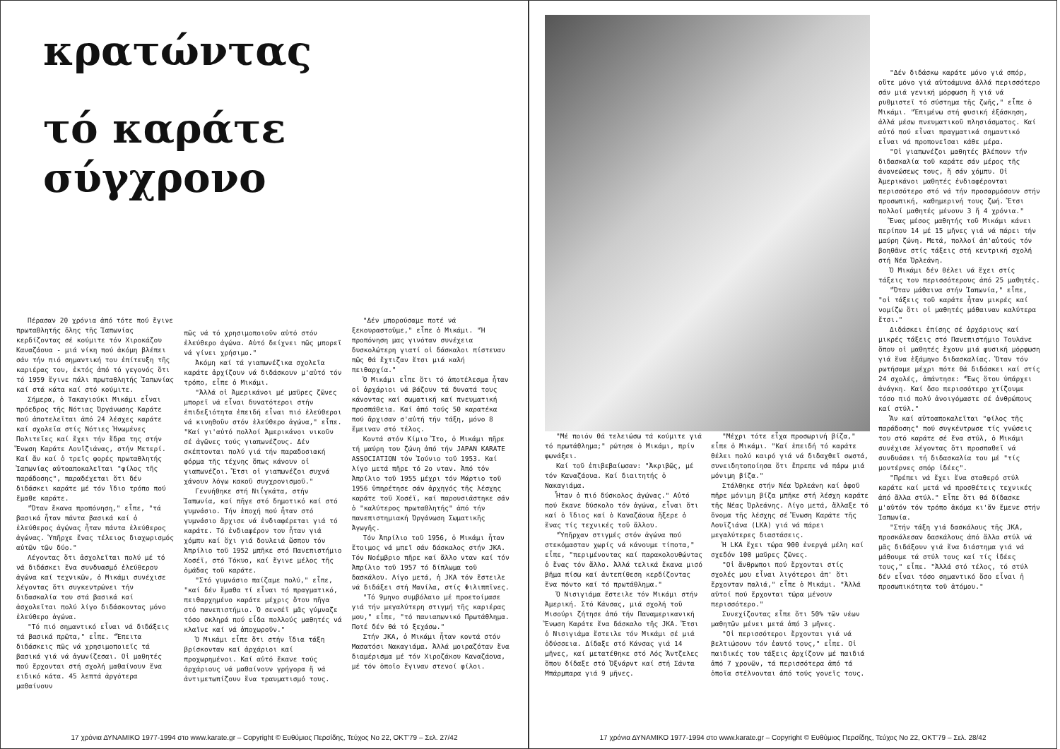κρατώντας
τό καράτε σύγχρονο
Πέρασαν 20 χρόνια ἀπό τότε πού ἔγινε πρωταθλητής ὅλης τῆς Ἰαπωνίας κερδίζοντας σέ κούμιτε τόν Χιροκάζου Καναζάουα - μιά νίκη πού ἀκόμη βλέπει σάν τήν πιό σημαντική του ἐπίτευξη τῆς καριέρας του, ἐκτός ἀπό τό γεγονός ὅτι τό 1959 ἔγινε πάλι πρωταθλητής Ἰαπωνίας καί στά κάτα καί στό κούμιτε.
Σήμερα, ὁ Τακαγιούκι Μικάμι εἶναι πρόεδρος τῆς Νότιας Ὀργάνωσης Καράτε πού ἀποτελεῖται ἀπό 24 λέσχες καράτε καί σχολεῖα στίς Νότιες Ἡνωμένες Πολιτεῖες καί ἔχει τήν ἕδρα της στήν Ἕνωση Καράτε Λουϊζιάνας, στήν Μετερί. Καί ἄν καί ὁ τρεῖς φορές πρωταθλητής Ἰαπωνίας αὐτοαποκαλεῖται "φίλος τῆς παράδοσης", παραδέχεται ὅτι δέν διδάσκει καράτε μέ τόν ἴδιο τρόπο πού ἔμαθε καράτε.
"Ὅταν ἔκανα προπόνηση," εἶπε, "τά βασικά ἦταν πάντα βασικά καί ὁ ἐλεύθερος ἀγώνας ἦταν πάντα ἐλεύθερος ἀγώνας. Ὑπῆρχε ἕνας τέλειος διαχωρισμός αὐτῶν τῶν δύο."
Λέγοντας ὅτι ἀσχολεῖται πολύ μέ τό νά διδάσκει ἕνα συνδυασμό ἐλεύθερου ἀγώνα καί τεχνικῶν, ὁ Μικάμι συνέχισε λέγοντας ὅτι συγκεντρώνει τήν διδασκαλία του στά βασικά καί ἀσχολεῖται πολύ λίγο διδάσκοντας μόνο ἐλεύθερο ἀγώνα.
"Τό πιό σημαντικό εἶναι νά διδάξεις τά βασικά πρῶτα," εἶπε. "Ἔπειτα διδάσκεις πῶς νά χρησιμοποιεῖς τά βασικά γιά νά ἀγωνίζεσαι. Οἱ μαθητές πού ἔρχονται στή σχολή μαθαίνουν ἕνα ειδικό κάτα. 45 λεπτά ἀργότερα μαθαίνουν
πῶς νά τό χρησιμοποιοῦν αὐτό στόν ἐλεύθερο ἀγώνα. Αὐτό δείχνει πῶς μπορεῖ νά γίνει χρήσιμο."
Ἀκόμη καί τά γιαπωνέζικα σχολεῖα καράτε ἀρχίζουν νά διδάσκουν μ'αὐτό τόν τρόπο, εἶπε ὁ Μικάμι.
"Ἀλλά οἱ Ἀμερικάνοι μέ μαῦρες ζῶνες μπορεῖ νά εἶναι δυνατότεροι στήν ἐπιδεξιότητα ἐπειδή εἶναι πιό ἐλεύθεροι νά κινηθοῦν στόν ἐλεύθερο ἀγώνα," εἶπε. "Καί γι'αὐτό πολλοί Ἀμερικάνοι νικοῦν σέ ἀγῶνες τούς γιαπωνέζους. Δέν σκέπτονται πολύ γιά τήν παραδοσιακή φόρμα τῆς τέχνης ὅπως κάνουν οἱ γιαπωνέζοι. Ἔτσι οἱ γιαπωνέζοι συχνά χάνουν λόγω κακοῦ συγχρονισμοῦ."
Γεννήθηκε στή Νιΐγκάτα, στήν Ἰαπωνία, καί πῆγε στό δημοτικό καί στό γυμνάσιο. Τήν ἐποχή πού ἦταν στό γυμνάσιο ἄρχισε νά ἐνδιαφέρεται γιά τό καράτε. Τό ἐνδιαφέρον του ἦταν γιά χόμπυ καί ὄχι γιά δουλειά ὥσπου τόν Ἀπρίλιο τοῦ 1952 μπῆκε στό Πανεπιστήμιο Χοσέϊ, στό Τόκυο, καί ἔγινε μέλος τῆς ὁμάδας τοῦ καράτε.
"Στό γυμνάσιο παίζαμε πολύ," εἶπε, "καί δέν ἔμαθα τί εἶναι τό πραγματικό, πειθαρχημένο καράτε μέχρις ὅτου πῆγα στό πανεπιστήμιο. Ὁ σενσέϊ μᾶς γύμναζε τόσο σκληρά πού εἶδα πολλούς μαθητές νά κλαῖνε καί νά ἀποχωροῦν."
Ὁ Μικάμι εἶπε ὅτι στήν ἴδια τάξη βρίσκονταν καί ἀρχάριοι καί προχωρημένοι. Καί αὐτό ἔκανε τούς ἀρχάριους νά μαθαίνουν γρήγορα ἤ νά ἀντιμετωπίζουν ἕνα τραυματισμό τους.
"Δέν μπορούσαμε ποτέ νά ξεκουραστοῦμε," εἶπε ὁ Μικάμι. "Ἡ προπόνηση μας γινόταν συνέχεια δυσκολώτερη γιατί οἱ δάσκαλοι πίστευαν πῶς θά ἔχτιζαν ἔτσι μιά καλή πειθαρχία."
Ὁ Μικάμι εἶπε ὅτι τό ἀποτέλεσμα ἦταν οἱ ἀρχάριοι νά βάζουν τά δυνατά τους κάνοντας καί σωματική καί πνευματική προσπάθεια. Καί ἀπό τούς 50 καρατέκα πού ἄρχισαν σ'αὐτή τήν τάξη, μόνο 8 ἔμειναν στό τέλος.
Κοντά στόν Κίμιο Ἴτο, ὁ Μικάμι πῆρε τή μαύρη του ζώνη ἀπό τήν JAPAN KARATE ASSOCIATION τόν Ἰούνιο τοῦ 1953. Καί λίγο μετά πῆρε τό 2ο νταν. Ἀπό τόν Ἀπρίλιο τοῦ 1955 μέχρι τόν Μάρτιο τοῦ 1956 ὑπηρέτησε σάν ἀρχηγός τῆς λέσχης καράτε τοῦ Χοσέϊ, καί παρουσιάστηκε σάν ὁ "καλύτερος πρωταθλητής" ἀπό τήν πανεπιστημιακή Ὀργάνωση Σωματικῆς Ἀγωγῆς.
Τόν Ἀπρίλιο τοῦ 1956, ὁ Μικάμι ἦταν ἕτοιμος νά μπεῖ σάν δάσκαλος στήν JKA. Τόν Νοέμβριο πῆρε καί ἄλλο νταν καί τόν Ἀπρίλιο τοῦ 1957 τό δίπλωμα τοῦ δασκάλου. Λίγο μετά, ἡ JKA τόν ἔστειλε νά διδάξει στή Μανίλα, στίς Φιλιππῖνες.
"Τό 9μηνο συμβόλαιο μέ προετοίμασε γιά τήν μεγαλύτερη στιγμή τῆς καριέρας μου," εἶπε, "τό πανιαπωνικό Πρωτάθλημα. Ποτέ δέν θά τό ξεχάσω."
Στήν JKA, ὁ Μικάμι ἦταν κοντά στόν Μασατόσι Νακαγιάμα. Ἀλλά μοιραζόταν ἕνα διαμέρισμα μέ τόν Χιροζάκου Καναζάουα, μέ τόν ὁποῖο ἔγιναν στενοί φίλοι.
17 χρόνια ΔΥΝΑΜΙΚΟ 1977-1994 στο www.karate.gr – Copyright © Ευθύμιος Περσίδης, Τεύχος Νο 22, ΟΚΤ'79 – Σελ. 27/42
"Δέν διδάσκω καράτε μόνο γιά σπόρ, οὔτε μόνο γιά αὐτοάμυνα ἀλλά περισσότερο σάν μιά γενική μόρφωση ἤ γιά νά ρυθμιστεῖ τό σύστημα τῆς ζωῆς," εἶπε ὁ Μικάμι. "Ἐπιμένω στή φυσική ἐξάσκηση, ἀλλά μέσω πνευματικοῦ πλησιάσματος. Καί αὐτό πού εἶναι πραγματικά σημαντικό εἶναι νά προπονεῖσαι κάθε μέρα.
"Οἱ γιαπωνέζοι μαθητές βλέπουν τήν διδασκαλία τοῦ καράτε σάν μέρος τῆς ἀνανεώσεως τους, ἤ σάν χόμπυ. Οἱ Ἀμερικάνοι μαθητές ἐνδιαφέρονται περισσότερο στό νά τήν προσαρμόσουν στήν προσωπική, καθημερινή τους ζωή. Ἔτσι πολλοί μαθητές μένουν 3 ἤ 4 χρόνια."
Ἕνας μέσος μαθητής τοῦ Μικάμι κάνει περίπου 14 μέ 15 μῆνες γιά νά πάρει τήν μαύρη ζώνη. Μετά, πολλοί ἀπ'αὐτούς τόν βοηθᾶνε στίς τάξεις στή κεντρική σχολή στή Νέα Ὀρλεάνη.
Ὁ Μικάμι δέν θέλει νά ἔχει στίς τάξεις του περισσότερους ἀπό 25 μαθητές.
"Ὅταν μάθαινα στήν Ἰαπωνία," εἶπε, "οἱ τάξεις τοῦ καράτε ἦταν μικρές καί νομίζω ὅτι οἱ μαθητές μάθαιναν καλύτερα ἔτσι."
Διδάσκει ἐπίσης σέ ἀρχάριους καί μικρές τάξεις στό Πανεπιστήμιο Τουλάνε ὅπου οἱ μαθητές ἔχουν μιά φυσική μόρφωση γιά ἕνα ἑξάμηνο διδασκαλίας. Ὅταν τόν ρωτήσαμε μέχρι πότε θά διδάσκει καί στίς 24 σχολές, ἀπάντησε: "Ἕως ὅτου ὑπάρχει ἀνάγκη. Καί ὅσο περισσότερο χτίζουμε τόσο πιό πολύ ἀνοιγόμαστε σέ ἀνθρώπους καί στύλ."
Ἄν καί αὐτοαποκαλεῖται "φίλος τῆς παράδοσης" πού συγκέντρωσε τίς γνώσεις του στό καράτε σέ ἕνα στύλ, ὁ Μικάμι συνέχισε λέγοντας ὅτι προσπαθεῖ νά συνδυάσει τή διδασκαλία του μέ "τίς μοντέρνες σπόρ ἰδέες".
"Πρέπει νά ἔχει ἕνα σταθερό στύλ καράτε καί μετά νά προσθέτεις τεχνικές ἀπό ἄλλα στύλ." Εἶπε ὅτι θά δίδασκε μ'αὐτόν τόν τρόπο ἀκόμα κι'ἄν ἔμενε στήν Ἰαπωνία.
"Στήν τάξη γιά δασκάλους τῆς JKA, προσκάλεσαν δασκάλους ἀπό ἄλλα στύλ νά μᾶς διδάξουν γιά ἕνα διάστημα γιά νά μάθουμε τά στύλ τους καί τίς ἰδέες τους," εἶπε. "Ἀλλά στό τέλος, τό στύλ δέν εἶναι τόσο σημαντικό ὅσο εἶναι ἡ προσωπικότητα τοῦ ἀτόμου."
"Μέ ποιόν θά τελειώσω τά κούμιτε γιά τό πρωτάθλημα;" ρώτησε ὁ Μικάμι, πρίν φωνάξει.
Καί τοῦ ἐπιβεβαίωσαν: "Ἀκριβῶς, μέ τόν Καναζάουα. Καί διαιτητής ὁ Νακαγιάμα.
Ἦταν ὁ πιό δύσκολος ἀγώνας." Αὐτό πού ἔκανε δύσκολο τόν ἀγώνα, εἶναι ὅτι καί ὁ ἴδιος καί ὁ Καναζάουα ἤξερε ὁ ἕνας τίς τεχνικές τοῦ ἄλλου.
"Ὑπῆρχαν στιγμές στόν ἀγώνα πού στεκόμασταν χωρίς νά κάνουμε τίποτα," εἶπε, "περιμένοντας καί παρακολουθώντας ὁ ἕνας τόν ἄλλο. Ἀλλά τελικά ἔκανα μισό βῆμα πίσω καί ἀντεπίθεση κερδίζοντας ἕνα πόντο καί τό πρωτάθλημα."
Ὁ Νισιγιάμα ἔστειλε τόν Μικάμι στήν Ἀμερική. Στό Κάνσας, μιά σχολή τοῦ Μισούρι ζήτησε ἀπό τήν Παναμερικανική Ἕνωση Καράτε ἕνα δάσκαλο τῆς JKA. Ἔτσι ὁ Νισιγιάμα ἔστειλε τόν Μικάμι σέ μιά ὀδύσσεια. Δίδαξε στό Κάνσας γιά 14 μῆνες, καί μετατέθηκε στό Λός Ἄντζελες ὅπου δίδαξε στό Ὀξνάρντ καί στή Σάντα Μπάρμπαρα γιά 9 μῆνες.
"Μέχρι τότε εἶχα προσωρινή βίζα," εἶπε ὁ Μικάμι. "Καί ἐπειδή τό καράτε θέλει πολύ καιρό γιά νά διδαχθεῖ σωστά, συνειδητοποίησα ὅτι ἔπρεπε νά πάρω μιά μόνιμη βίζα."
Στάλθηκε στήν Νέα Ὀρλεάνη καί ἀφοῦ πῆρε μόνιμη βίζα μπῆκε στή λέσχη καράτε τῆς Νέας Ὀρλεάνης. Λίγο μετά, ἄλλαξε τό ὄνομα τῆς λέσχης σέ Ἕνωση Καράτε τῆς Λουϊζιάνα (LKA) γιά νά πάρει μεγαλύτερες διαστάσεις.
Ἡ LKA ἔχει τώρα 900 ἐνεργά μέλη καί σχεδόν 100 μαῦρες ζῶνες.
"Οἱ ἄνθρωποι πού ἔρχονται στίς σχολές μου εἶναι λιγότεροι ἀπ' ὅτι ἔρχονταν παλιά," εἶπε ὁ Μικάμι. "Ἀλλά αὐτοί πού ἔρχονται τώρα μένουν περισσότερο."
Συνεχίζοντας εἶπε ὅτι 50% τῶν νέων μαθητῶν μένει μετά ἀπό 3 μῆνες.
"Οἱ περισσότεροι ἔρχονται γιά νά βελτιώσουν τόν ἑαυτό τους," εἶπε. Οἱ παιδικές του τάξεις ἀρχίζουν μέ παιδιά ἀπό 7 χρονῶν, τά περισσότερα ἀπό τά ὁποῖα στέλνονται ἀπό τούς γονεῖς τους.
17 χρόνια ΔΥΝΑΜΙΚΟ 1977-1994 στο www.karate.gr – Copyright © Ευθύμιος Περσίδης, Τεύχος Νο 22, ΟΚΤ'79 – Σελ. 28/42